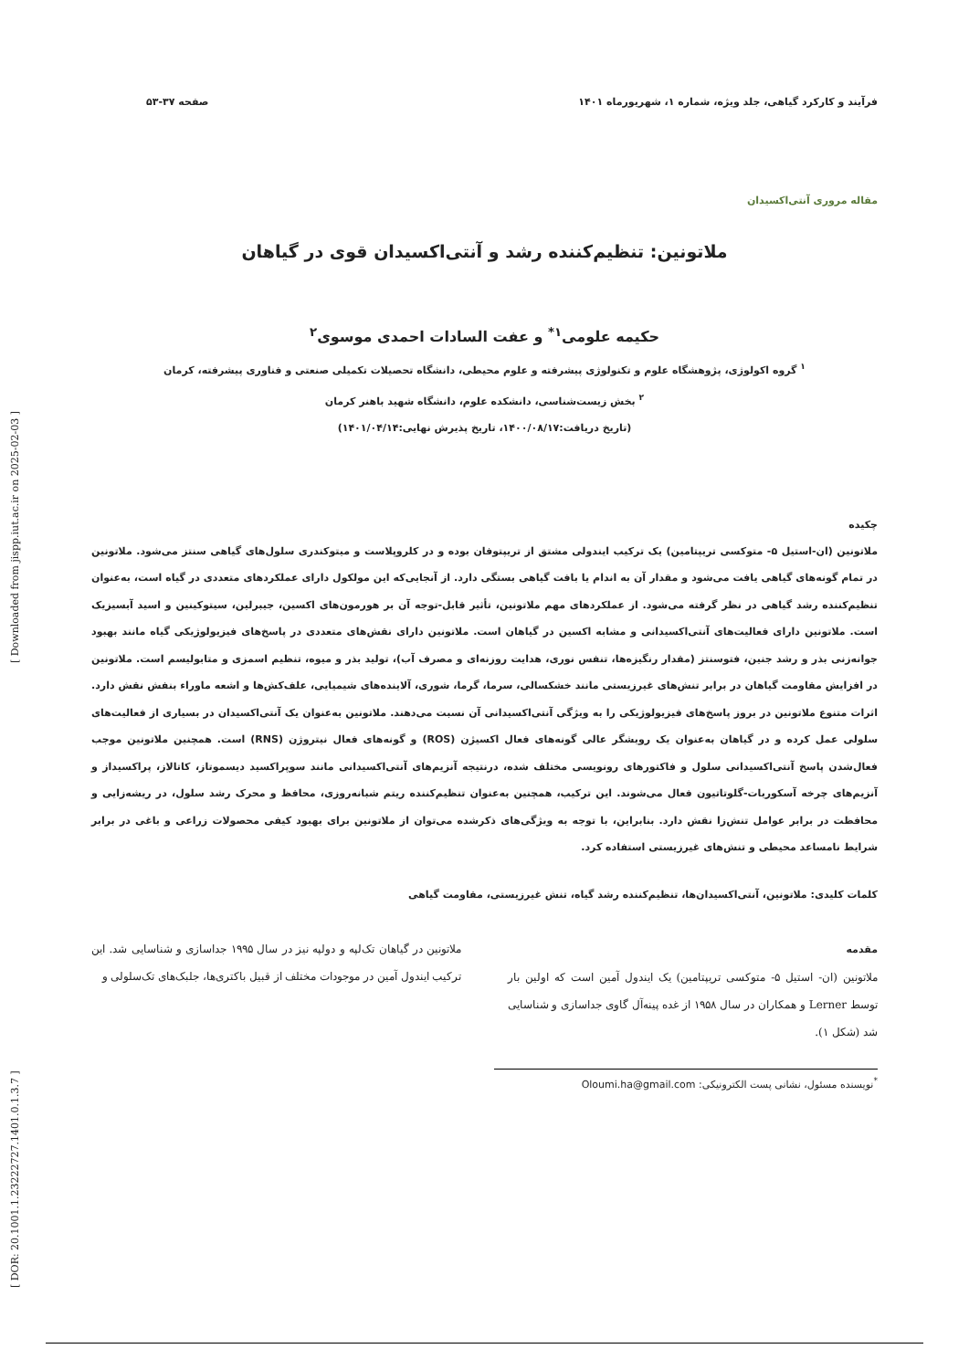[ DOR: 20.1001.1.23222727.1401.0.1.3.7 ] [ Downloaded from jispp.iut.ac.ir on 2025-02-03 ]
فرآیند و کارکرد گیاهی، جلد ویژه، شماره ۱، شهریورماه ۱۴۰۱ صفحه ۳۷-۵۳
مقاله مروری آنتی‌اکسیدان
ملاتونین: تنظیم‌کننده رشد و آنتی‌اکسیدان قوی در گیاهان
حکیمه علومی<sup>۱*</sup> و عفت السادات احمدی موسوی<sup>۲</sup>
<sup>۱</sup> گروه اکولوژی، پژوهشگاه علوم و تکنولوژی پیشرفته و علوم محیطی، دانشگاه تحصیلات تکمیلی صنعتی و فناوری پیشرفته، کرمان
<sup>۲</sup> بخش زیست‌شناسی، دانشکده علوم، دانشگاه شهید باهنر کرمان
(تاریخ دریافت:۱۴۰۰/۰۸/۱۷، تاریخ پذیرش نهایی:۱۴۰۱/۰۴/۱۴)
چکیده
ملاتونین (ان-استیل ۵- متوکسی تریپتامین) یک ترکیب ایندولی مشتق از تریپتوفان بوده و در کلروپلاست و میتوکندری سلول‌های گیاهی سنتز می‌شود. ملاتونین در تمام گونه‌های گیاهی یافت می‌شود و مقدار آن به اندام یا بافت گیاهی بستگی دارد. از آنجایی‌که این مولکول دارای عملکردهای متعددی در گیاه است، به‌عنوان تنظیم‌کننده رشد گیاهی در نظر گرفته می‌شود. از عملکردهای مهم ملاتونین، تأثیر قابل-توجه آن بر هورمون‌های اکسین، جیبرلین، سیتوکینین و اسید آبسیزیک است. ملاتونین دارای فعالیت‌های آنتی‌اکسیدانی و مشابه اکسین در گیاهان است. ملاتونین دارای نقش‌های متعددی در پاسخ‌های فیزیولوژیکی گیاه مانند بهبود جوانه‌زنی بذر و رشد جنین، فتوسنتز (مقدار رنگیزه‌ها، تنفس نوری، هدایت روزنه‌ای و مصرف آب)، تولید بذر و میوه، تنظیم اسمزی و متابولیسم است. ملاتونین در افزایش مقاومت گیاهان در برابر تنش‌های غیرزیستی مانند خشکسالی، سرما، گرما، شوری، آلاینده‌های شیمیایی، علف‌کش‌ها و اشعه ماوراء بنفش نقش دارد. اثرات متنوع ملاتونین در بروز پاسخ‌های فیزیولوژیکی را به ویژگی آنتی‌اکسیدانی آن نسبت می‌دهند. ملاتونین به‌عنوان یک آنتی‌اکسیدان در بسیاری از فعالیت‌های سلولی عمل کرده و در گیاهان به‌عنوان یک روبشگر عالی گونه‌های فعال اکسیژن (ROS) و گونه‌های فعال نیتروژن (RNS) است. همچنین ملاتونین موجب فعال‌شدن پاسخ آنتی‌اکسیدانی سلول و فاکتورهای رونویسی مختلف شده، درنتیجه آنزیم‌های آنتی‌اکسیدانی مانند سوپراکسید دیسموتاز، کاتالاز، پراکسیداز و آنزیم‌های چرخه آسکوربات-گلوتاتیون فعال می‌شوند. این ترکیب، همچنین به‌عنوان تنظیم‌کننده ریتم شبانه‌روزی، محافظ و محرک رشد سلول، در ریشه‌زایی و محافظت در برابر عوامل تنش‌زا نقش دارد. بنابراین، با توجه به ویژگی‌های ذکرشده می‌توان از ملاتونین برای بهبود کیفی محصولات زراعی و باغی در برابر شرایط نامساعد محیطی و تنش‌های غیرزیستی استفاده کرد.
کلمات کلیدی: ملاتونین، آنتی‌اکسیدان‌ها، تنظیم‌کننده رشد گیاه، تنش غیرزیستی، مقاومت گیاهی
مقدمه
ملاتونین (ان- استیل ۵- متوکسی تریپتامین) یک ایندول آمین است که اولین بار توسط Lerner و همکاران در سال ۱۹۵۸ از غده پینه‌آل گاوی جداسازی و شناسایی شد (شکل ۱).
ملاتونین در گیاهان تک‌لپه و دولپه نیز در سال ۱۹۹۵ جداسازی و شناسایی شد. این ترکیب ایندول آمین در موجودات مختلف از قبیل باکتری‌ها، جلبک‌های تک‌سلولی و
<sup>*</sup> نویسنده مسئول، نشانی پست الکترونیکی: Oloumi.ha@gmail.com